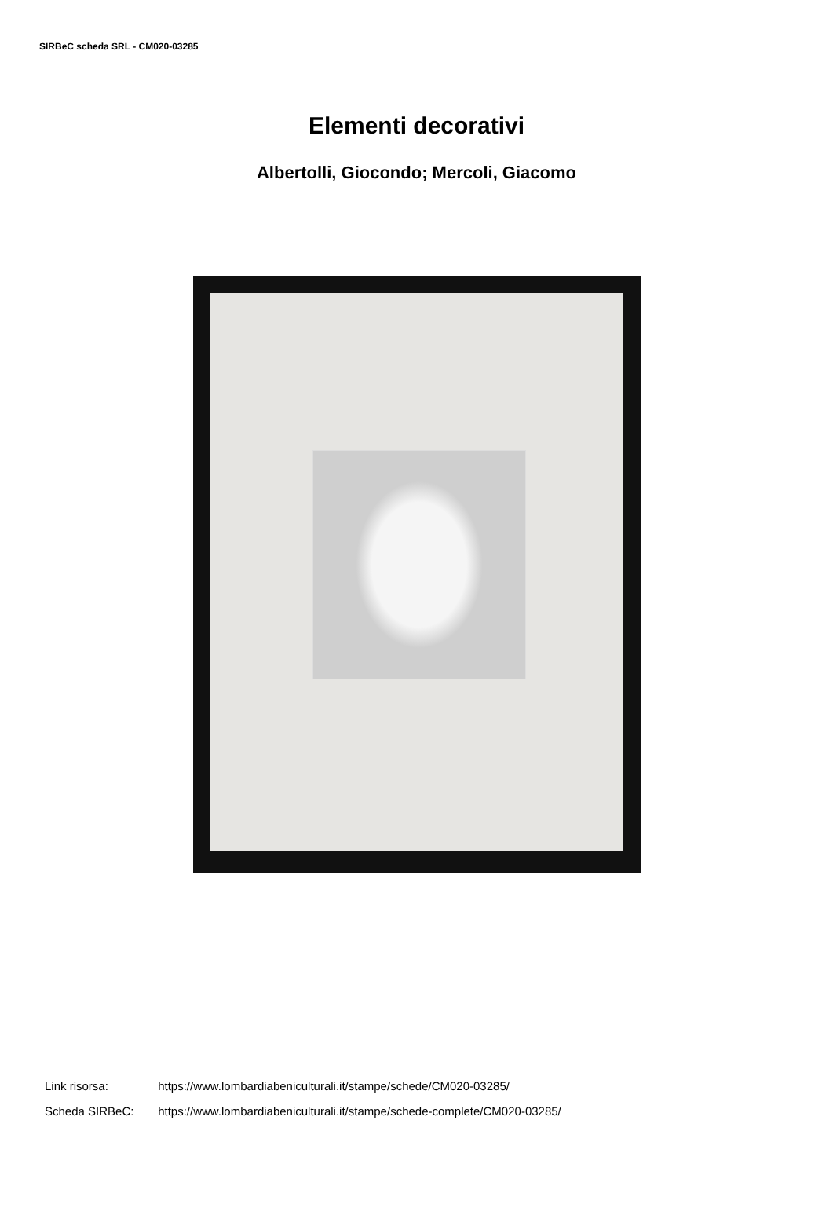SIRBeC scheda SRL - CM020-03285
Elementi decorativi
Albertolli, Giocondo; Mercoli, Giacomo
Link risorsa: https://www.lombardiabeniculturali.it/stampe/schede/CM020-03285/
Scheda SIRBeC: https://www.lombardiabeniculturali.it/stampe/schede-complete/CM020-03285/